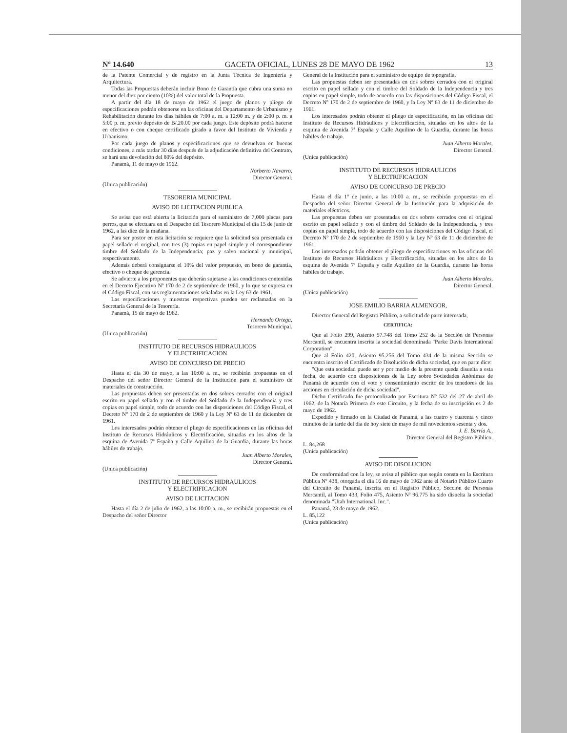Nº 14.640 GACETA OFICIAL, LUNES 28 DE MAYO DE 1962 13
de la Patente Comercial y de registro en la Junta Técnica de Ingeniería y Arquitectura.
Todas las Propuestas deberán incluir Bono de Garantía que cubra una suma no menor del diez por ciento (10%) del valor total de la Propuesta.
A partir del día 18 de mayo de 1962 el juego de planos y pliego de especificaciones podrán obtenerse en las oficinas del Departamento de Urbanismo y Rehabilitación durante los días hábiles de 7:00 a. m. a 12:00 m. y de 2:00 p. m. a 5:00 p. m. previo depósito de B/.20.00 por cada juego. Este depósito podrá hacerse en efectivo o con cheque certificado girado a favor del Instituto de Vivienda y Urbanismo.
Por cada juego de planos y especificaciones que se devuelvan en buenas condiciones, a más tardar 30 días después de la adjudicación definitiva del Contrato, se hará una devolución del 80% del depósito.
Panamá, 11 de mayo de 1962.
Norberto Navarro,
Director General.
(Unica publicación)
TESORERIA MUNICIPAL
AVISO DE LICITACION PUBLICA
Se avisa que está abierta la licitación para el suministro de 7,000 placas para perros, que se efectuara en el Despacho del Tesorero Municipal el día 15 de junio de 1962, a las diez de la mañana.
Para ser postor en esta licitación se requiere que la solicitud sea presentada en papel sellado el original, con tres (3) copias en papel simple y el correspondiente timbre del Soldado de la Independencia; paz y salvo nacional y municipal, respectivamente.
Además deberá consignarse el 10% del valor propuesto, en bono de garantía, efectivo o cheque de gerencia.
Se advierte a los proponentes que deberán sujetarse a las condiciones contenidas en el Decreto Ejecutivo Nº 170 de 2 de septiembre de 1960, y lo que se expresa en el Código Fiscal, con sus reglamentaciones señaladas en la Ley 63 de 1961.
Las especificaciones y muestras respectivas pueden ser reclamadas en la Secretaría General de la Tesorería.
Panamá, 15 de mayo de 1962.
Hernando Ortega,
Tesorero Municipal.
(Unica publicación)
INSTITUTO DE RECURSOS HIDRAULICOS
Y ELECTRIFICACION
AVISO DE CONCURSO DE PRECIO
Hasta el día 30 de mayo, a las 10:00 a. m., se recibirán propuestas en el Despacho del señor Director General de la Institución para el suministro de materiales de construcción.
Las propuestas deben ser presentadas en dos sobres cerrados con el original escrito en papel sellado y con el timbre del Soldado de la Independencia y tres copias en papel simple, todo de acuerdo con las disposiciones del Código Fiscal, el Decreto Nº 170 de 2 de septiembre de 1960 y la Ley Nº 63 de 11 de diciembre de 1961.
Los interesados podrán obtener el pliego de especificaciones en las oficinas del Instituto de Recursos Hidráulicos y Electrificación, situadas en los altos de la esquina de Avenida 7ª España y Calle Aquilino de la Guardia, durante las horas hábiles de trabajo.
Juan Alberto Morales,
Director General.
(Unica publicación)
INSTITUTO DE RECURSOS HIDRAULICOS
Y ELECTRIFICACION
AVISO DE LICITACION
Hasta el día 2 de julio de 1962, a las 10:00 a. m., se recibirán propuestas en el Despacho del señor Director
General de la Institución para el suministro de equipo de topografía.
Las propuestas deben ser presentadas en dos sobres cerrados con el original escrito en papel sellado y con el timbre del Soldado de la Independencia y tres copias en papel simple, todo de acuerdo con las disposiciones del Código Fiscal, el Decreto Nº 170 de 2 de septiembre de 1960, y la Ley Nº 63 de 11 de diciembre de 1961.
Los interesados podrán obtener el pliego de especificación, en las oficinas del Instituto de Recursos Hidráulicos y Electrificación, situadas en los altos de la esquina de Avenida 7ª España y Calle Aquilino de la Guardia, durante las horas hábiles de trabajo.
Juan Alberto Morales,
Director General.
(Unica publicación)
INSTITUTO DE RECURSOS HIDRAULICOS
Y ELECTRIFICACION
AVISO DE CONCURSO DE PRECIO
Hasta el día 1º de junio, a las 10:00 a. m., se recibirán propuestas en el Despacho del señor Director General de la Institución para la adquisición de materiales eléctricos.
Las propuestas deben ser presentadas en dos sobres cerrados con el original escrito en papel sellado y con el timbre del Soldado de la Independencia, y tres copias en papel simple, todo de acuerdo con las disposiciones del Código Fiscal, el Decreto Nº 170 de 2 de septiembre de 1960 y la Ley Nº 63 de 11 de diciembre de 1961.
Los interesados podrán obtener el pliego de especificaciones en las oficinas del Instituto de Recursos Hidráulicos y Electrificación, situadas en los altos de la esquina de Avenida 7ª España y calle Aquilino de la Guardia, durante las horas hábiles de trabajo.
Juan Alberto Morales,
Director General.
(Unica publicación)
JOSE EMILIO BARRIA ALMENGOR,
Director General del Registro Público, a solicitud de parte interesada,
CERTIFICA:
Que al Folio 299, Asiento 57.748 del Tomo 252 de la Sección de Personas Mercantil, se encuentra inscrita la sociedad denominada "Parke Davis International Corporation".
Que al Folio 420, Asiento 95.256 del Tomo 434 de la misma Sección se encuentra inscrito el Certificado de Disolución de dicha sociedad, que en parte dice:
"Que esta sociedad puede ser y por medio de la presente queda disuelta a esta fecha, de acuerdo con disposiciones de la Ley sobre Sociedades Anónimas de Panamá de acuerdo con el voto y consentimiento escrito de los tenedores de las acciones en circulación de dicha sociedad".
Dicho Certificado fue protocolizado por Escritura Nº 532 del 27 de abril de 1962, de la Notaría Primera de este Circuito, y la fecha de su inscripción es 2 de mayo de 1962.
Expedido y firmado en la Ciudad de Panamá, a las cuatro y cuarenta y cinco minutos de la tarde del día de hoy siete de mayo de mil novecientos sesenta y dos.
J. E. Barría A.,
Director General del Registro Público.
L. 84,268
(Unica publicación)
AVISO DE DISOLUCION
De conformidad con la ley, se avisa al público que según consta en la Escritura Pública Nº 438, otorgada el día 16 de mayo de 1962 ante el Notario Público Cuarto del Circuito de Panamá, inscrita en el Registro Público, Sección de Personas Mercantil, al Tomo 433, Folio 475, Asiento Nº 96.775 ha sido disuelta la sociedad denominada "Utah International, Inc.".
Panamá, 23 de mayo de 1962.
L. 85,122
(Unica publicación)